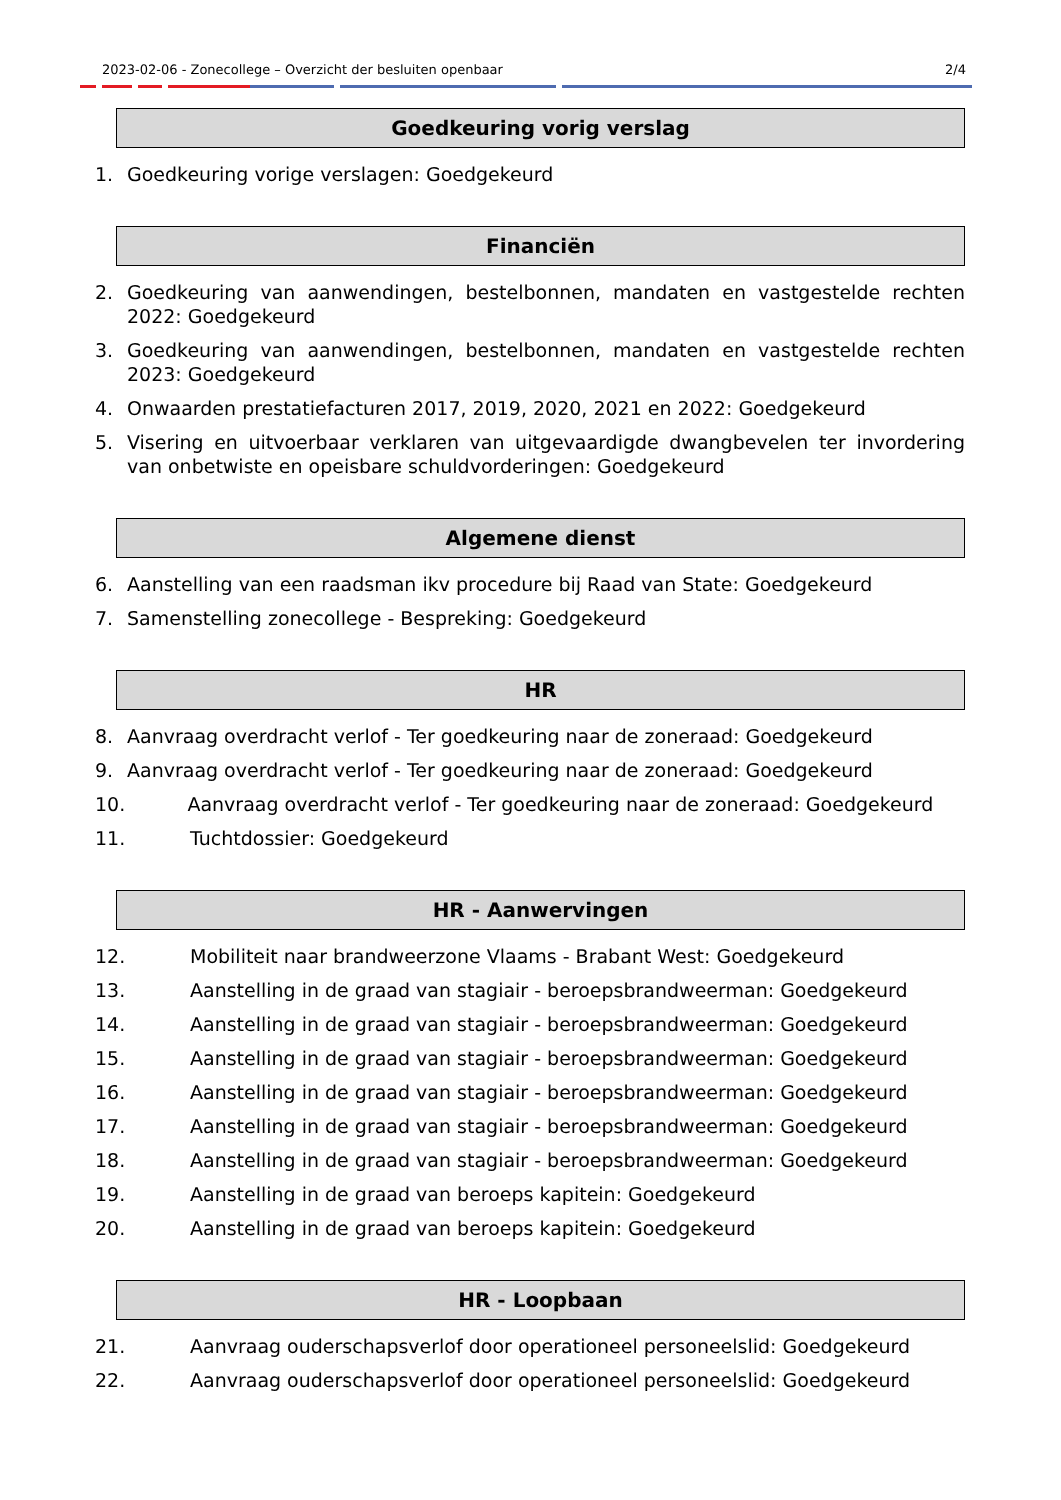2023-02-06 - Zonecollege – Overzicht der besluiten openbaar 2/4
Goedkeuring vorig verslag
1. Goedkeuring vorige verslagen: Goedgekeurd
Financiën
2. Goedkeuring van aanwendingen, bestelbonnen, mandaten en vastgestelde rechten 2022: Goedgekeurd
3. Goedkeuring van aanwendingen, bestelbonnen, mandaten en vastgestelde rechten 2023: Goedgekeurd
4. Onwaarden prestatiefacturen 2017, 2019, 2020, 2021 en 2022: Goedgekeurd
5. Visering en uitvoerbaar verklaren van uitgevaardigde dwangbevelen ter invordering van onbetwiste en opeisbare schuldvorderingen: Goedgekeurd
Algemene dienst
6. Aanstelling van een raadsman ikv procedure bij Raad van State: Goedgekeurd
7. Samenstelling zonecollege - Bespreking: Goedgekeurd
HR
8. Aanvraag overdracht verlof - Ter goedkeuring naar de zoneraad: Goedgekeurd
9. Aanvraag overdracht verlof - Ter goedkeuring naar de zoneraad: Goedgekeurd
10. Aanvraag overdracht verlof - Ter goedkeuring naar de zoneraad: Goedgekeurd
11. Tuchtdossier: Goedgekeurd
HR - Aanwervingen
12. Mobiliteit naar brandweerzone Vlaams - Brabant West: Goedgekeurd
13. Aanstelling in de graad van stagiair - beroepsbrandweerman: Goedgekeurd
14. Aanstelling in de graad van stagiair - beroepsbrandweerman: Goedgekeurd
15. Aanstelling in de graad van stagiair - beroepsbrandweerman: Goedgekeurd
16. Aanstelling in de graad van stagiair - beroepsbrandweerman: Goedgekeurd
17. Aanstelling in de graad van stagiair - beroepsbrandweerman: Goedgekeurd
18. Aanstelling in de graad van stagiair - beroepsbrandweerman: Goedgekeurd
19. Aanstelling in de graad van beroeps kapitein: Goedgekeurd
20. Aanstelling in de graad van beroeps kapitein: Goedgekeurd
HR - Loopbaan
21. Aanvraag ouderschapsverlof door operationeel personeelslid: Goedgekeurd
22. Aanvraag ouderschapsverlof door operationeel personeelslid: Goedgekeurd